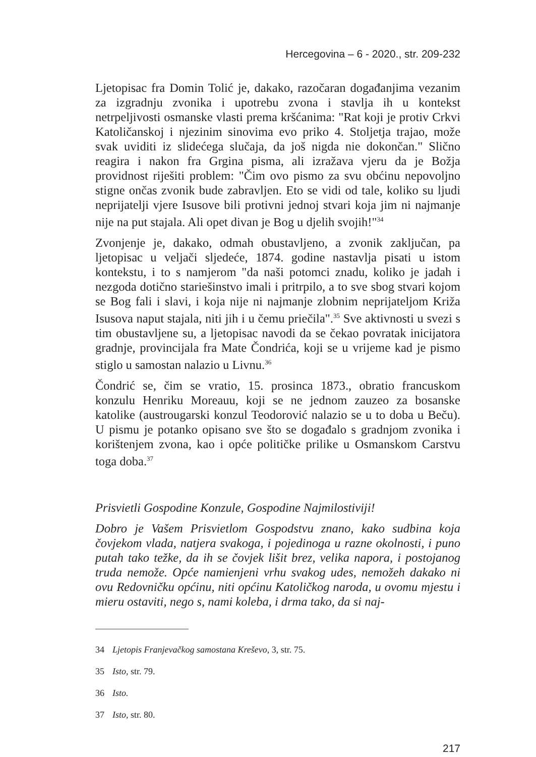Hercegovina – 6 - 2020., str. 209-232
Ljetopisac fra Domin Tolić je, dakako, razočaran događanjima vezanim za izgradnju zvonika i upotrebu zvona i stavlja ih u kontekst netrpeljivosti osmanske vlasti prema kršćanima: "Rat koji je protiv Crkvi Katoličanskoj i njezinim sinovima evo priko 4. Stoljetja trajao, može svak uviditi iz slidećega slučaja, da još nigda nie dokončan." Slično reagira i nakon fra Grgina pisma, ali izražava vjeru da je Božja providnost riješiti problem: "Čim ovo pismo za svu obćinu nepovoljno stigne ončas zvonik bude zabravljen. Eto se vidi od tale, koliko su ljudi neprijatelji vjere Isusove bili protivni jednoj stvari koja jim ni najmanje nije na put stajala. Ali opet divan je Bog u djelih svojih!"<sup>34</sup>
Zvonjenje je, dakako, odmah obustavljeno, a zvonik zaključan, pa ljetopisac u veljači sljedeće, 1874. godine nastavlja pisati u istom kontekstu, i to s namjerom "da naši potomci znadu, koliko je jadah i nezgoda dotično stariešinstvo imali i pritrpilo, a to sve sbog stvari kojom se Bog fali i slavi, i koja nije ni najmanje zlobnim neprijateljom Križa Isusova naput stajala, niti jih i u čemu priečila".<sup>35</sup> Sve aktivnosti u svezi s tim obustavljene su, a ljetopisac navodi da se čekao povratak inicijatora gradnje, provincijala fra Mate Čondrića, koji se u vrijeme kad je pismo stiglo u samostan nalazio u Livnu.<sup>36</sup>
Čondrić se, čim se vratio, 15. prosinca 1873., obratio francuskom konzulu Henriku Moreauu, koji se ne jednom zauzeo za bosanske katolike (austrougarski konzul Teodorović nalazio se u to doba u Beču). U pismu je potanko opisano sve što se događalo s gradnjom zvonika i korištenjem zvona, kao i opće političke prilike u Osmanskom Carstvu toga doba.<sup>37</sup>
Prisvietli Gospodine Konzule, Gospodine Najmilostiviji!
Dobro je Vašem Prisvietlom Gospodstvu znano, kako sudbina koja čovjekom vlada, natjera svakoga, i pojedinoga u razne okolnosti, i puno putah tako težke, da ih se čovjek lišit brez, velika napora, i postojanog truda nemože. Opće namienjeni vrhu svakog udes, nemožeh dakako ni ovu Redovničku općinu, niti općinu Katoličkog naroda, u ovomu mjestu i mieru ostaviti, nego s, nami koleba, i drma tako, da si naj-
34 Ljetopis Franjevačkog samostana Kreševo, 3, str. 75.
35 Isto, str. 79.
36 Isto.
37 Isto, str. 80.
217